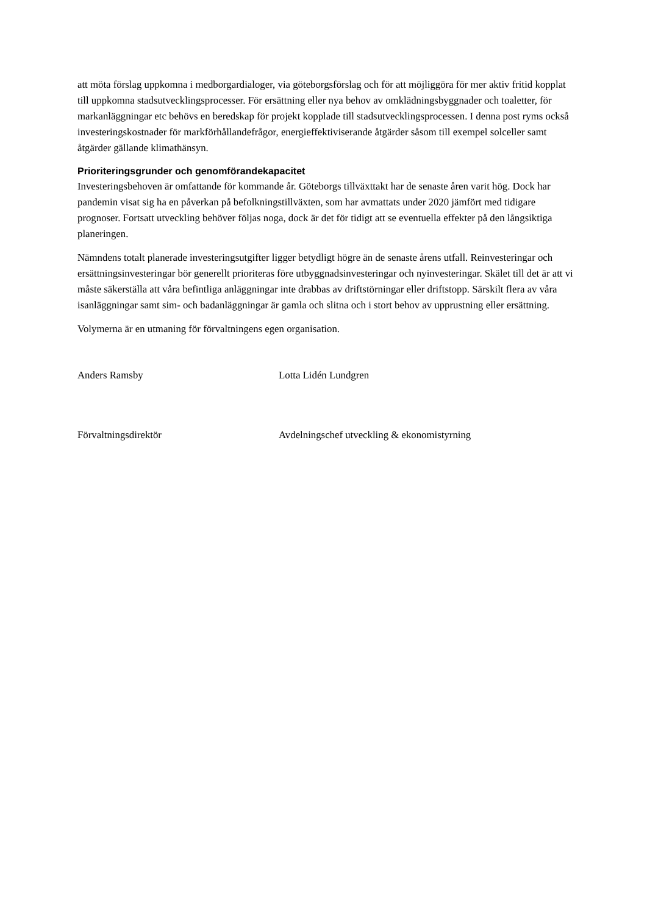att möta förslag uppkomna i medborgardialoger, via göteborgsförslag och för att möjliggöra för mer aktiv fritid kopplat till uppkomna stadsutvecklingsprocesser. För ersättning eller nya behov av omklädningsbyggnader och toaletter, för markanläggningar etc behövs en beredskap för projekt kopplade till stadsutvecklingsprocessen. I denna post ryms också investeringskostnader för markförhållandefrågor, energieffektiviserande åtgärder såsom till exempel solceller samt åtgärder gällande klimathänsyn.
Prioriteringsgrunder och genomförandekapacitet
Investeringsbehoven är omfattande för kommande år. Göteborgs tillväxttakt har de senaste åren varit hög. Dock har pandemin visat sig ha en påverkan på befolkningstillväxten, som har avmattats under 2020 jämfört med tidigare prognoser. Fortsatt utveckling behöver följas noga, dock är det för tidigt att se eventuella effekter på den långsiktiga planeringen.
Nämndens totalt planerade investeringsutgifter ligger betydligt högre än de senaste årens utfall. Reinvesteringar och ersättningsinvesteringar bör generellt prioriteras före utbyggnadsinvesteringar och nyinvesteringar. Skälet till det är att vi måste säkerställa att våra befintliga anläggningar inte drabbas av driftstörningar eller driftstopp. Särskilt flera av våra isanläggningar samt sim- och badanläggningar är gamla och slitna och i stort behov av upprustning eller ersättning.
Volymerna är en utmaning för förvaltningens egen organisation.
Anders Ramsby Lotta Lidén Lundgren
Förvaltningsdirektör Avdelningschef utveckling & ekonomistyrning